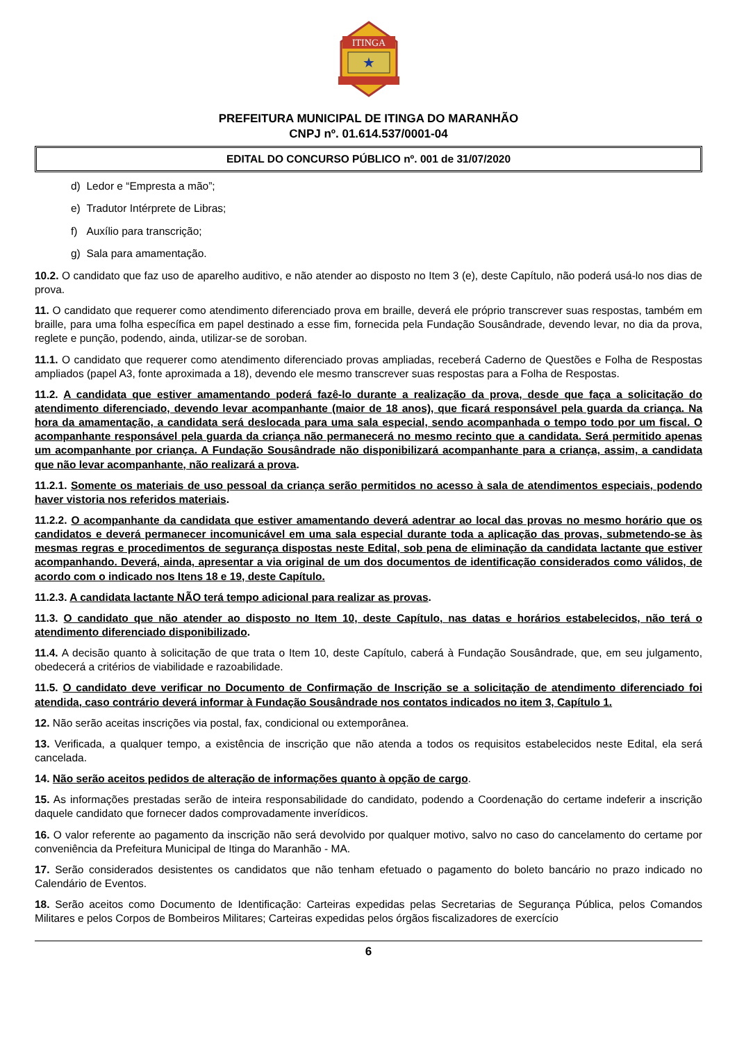ITINGA
★
PREFEITURA MUNICIPAL DE ITINGA DO MARANHÃO
CNPJ nº. 01.614.537/0001-04
EDITAL DO CONCURSO PÚBLICO nº. 001 de 31/07/2020
d) Ledor e “Empresta a mão”;
e) Tradutor Intérprete de Libras;
f) Auxílio para transcrição;
g) Sala para amamentação.
10.2. O candidato que faz uso de aparelho auditivo, e não atender ao disposto no Item 3 (e), deste Capítulo, não poderá usá-lo nos dias de prova.
11. O candidato que requerer como atendimento diferenciado prova em braille, deverá ele próprio transcrever suas respostas, também em braille, para uma folha específica em papel destinado a esse fim, fornecida pela Fundação Sousândrade, devendo levar, no dia da prova, reglete e punção, podendo, ainda, utilizar-se de soroban.
11.1. O candidato que requerer como atendimento diferenciado provas ampliadas, receberá Caderno de Questões e Folha de Respostas ampliados (papel A3, fonte aproximada a 18), devendo ele mesmo transcrever suas respostas para a Folha de Respostas.
11.2. A candidata que estiver amamentando poderá fazê-lo durante a realização da prova, desde que faça a solicitação do atendimento diferenciado, devendo levar acompanhante (maior de 18 anos), que ficará responsável pela guarda da criança. Na hora da amamentação, a candidata será deslocada para uma sala especial, sendo acompanhada o tempo todo por um fiscal. O acompanhante responsável pela guarda da criança não permanecerá no mesmo recinto que a candidata. Será permitido apenas um acompanhante por criança. A Fundação Sousândrade não disponibilizará acompanhante para a criança, assim, a candidata que não levar acompanhante, não realizará a prova.
11.2.1. Somente os materiais de uso pessoal da criança serão permitidos no acesso à sala de atendimentos especiais, podendo haver vistoria nos referidos materiais.
11.2.2. O acompanhante da candidata que estiver amamentando deverá adentrar ao local das provas no mesmo horário que os candidatos e deverá permanecer incomunicável em uma sala especial durante toda a aplicação das provas, submetendo-se às mesmas regras e procedimentos de segurança dispostas neste Edital, sob pena de eliminação da candidata lactante que estiver acompanhando. Deverá, ainda, apresentar a via original de um dos documentos de identificação considerados como válidos, de acordo com o indicado nos Itens 18 e 19, deste Capítulo.
11.2.3. A candidata lactante NÃO terá tempo adicional para realizar as provas.
11.3. O candidato que não atender ao disposto no Item 10, deste Capítulo, nas datas e horários estabelecidos, não terá o atendimento diferenciado disponibilizado.
11.4. A decisão quanto à solicitação de que trata o Item 10, deste Capítulo, caberá à Fundação Sousândrade, que, em seu julgamento, obedecerá a critérios de viabilidade e razoabilidade.
11.5. O candidato deve verificar no Documento de Confirmação de Inscrição se a solicitação de atendimento diferenciado foi atendida, caso contrário deverá informar à Fundação Sousândrade nos contatos indicados no item 3, Capítulo 1.
12. Não serão aceitas inscrições via postal, fax, condicional ou extemporânea.
13. Verificada, a qualquer tempo, a existência de inscrição que não atenda a todos os requisitos estabelecidos neste Edital, ela será cancelada.
14. Não serão aceitos pedidos de alteração de informações quanto à opção de cargo.
15. As informações prestadas serão de inteira responsabilidade do candidato, podendo a Coordenação do certame indeferir a inscrição daquele candidato que fornecer dados comprovadamente inverídicos.
16. O valor referente ao pagamento da inscrição não será devolvido por qualquer motivo, salvo no caso do cancelamento do certame por conveniência da Prefeitura Municipal de Itinga do Maranhão - MA.
17. Serão considerados desistentes os candidatos que não tenham efetuado o pagamento do boleto bancário no prazo indicado no Calendário de Eventos.
18. Serão aceitos como Documento de Identificação: Carteiras expedidas pelas Secretarias de Segurança Pública, pelos Comandos Militares e pelos Corpos de Bombeiros Militares; Carteiras expedidas pelos órgãos fiscalizadores de exercício
6